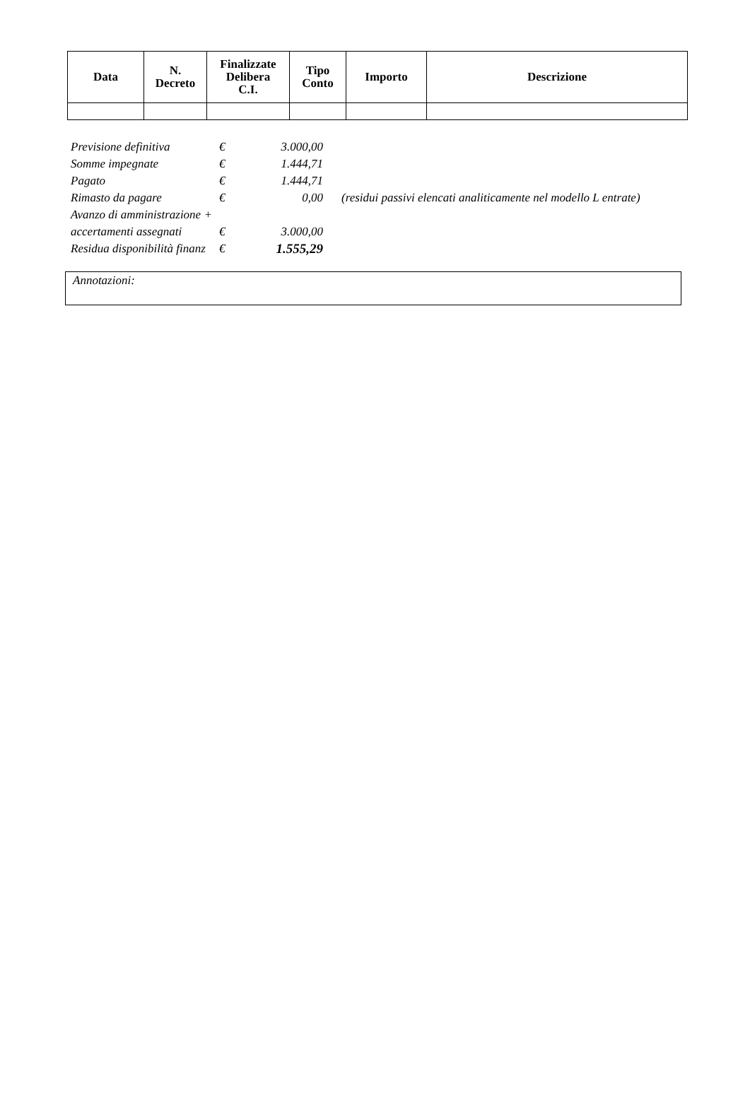| Data | N. Decreto | Finalizzate Delibera C.I. | Tipo Conto | Importo | Descrizione |
| --- | --- | --- | --- | --- | --- |
| Previsione definitiva | € | 3.000,00 | |
| Somme impegnate | € | 1.444,71 | |
| Pagato | € | 1.444,71 | |
| Rimasto da pagare | € | 0,00 | (residui passivi elencati analiticamente nel modello L entrate) |
| Avanzo di amministrazione + | | | |
| accertamenti assegnati | € | 3.000,00 | |
| Residua disponibilità finanz | € | 1.555,29 | |
Annotazioni: